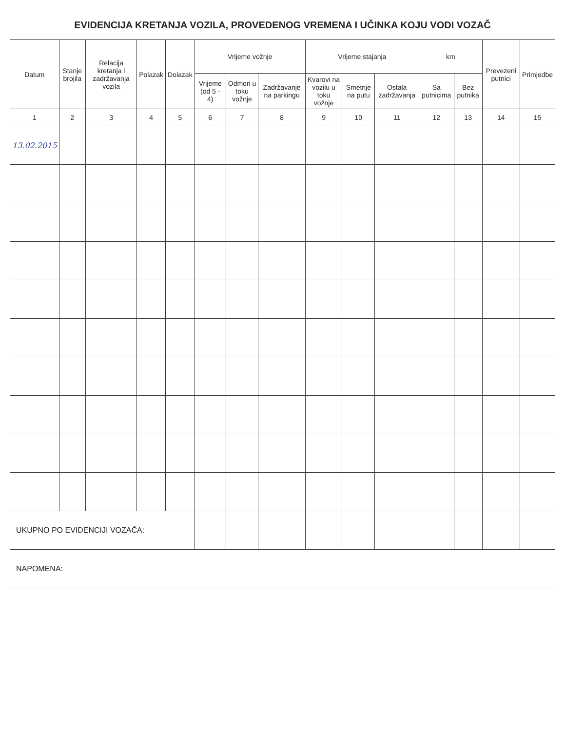EVIDENCIJA KRETANJA VOZILA, PROVEDENOG VREMENA I UČINKA KOJU VODI VOZAČ
| Datum | Stanje brojila | Relacija kretanja i zadržavanja vozila | Polazak | Dolazak | Vrijeme vožnje | | | Vrijeme stajanja | | | km | | Prevezeni putnici | Primjedbe |
| --- | --- | --- | --- | --- | --- | --- | --- | --- | --- | --- | --- | --- | --- | --- |
| | | | | | Vrijeme (od 5 - 4) | Odmori u toku vožnje | Zadržavanje na parkingu | Kvarovi na vozilu u toku vožnje | Smetnje na putu | Ostala zadržavanja | Sa putnicima | Bez putnika | | |
| 1 | 2 | 3 | 4 | 5 | 6 | 7 | 8 | 9 | 10 | 11 | 12 | 13 | 14 | 15 |
| 13.02.2015 | | | | | | | | | | | | | | |
| UKUPNO PO EVIDENCIJI VOZAČA: | | | | | | | | | | | | | | |
| NAPOMENA: | | | | | | | | | | | | | | |